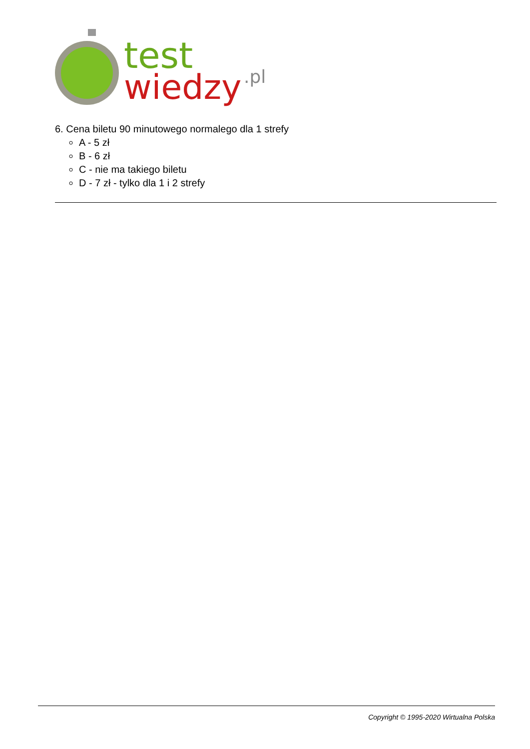test
wiedzy
.pl
6. Cena biletu 90 minutowego normalego dla 1 strefy
A - 5 zł
B - 6 zł
C - nie ma takiego biletu
D - 7 zł - tylko dla 1 i 2 strefy
Copyright © 1995-2020 Wirtualna Polska